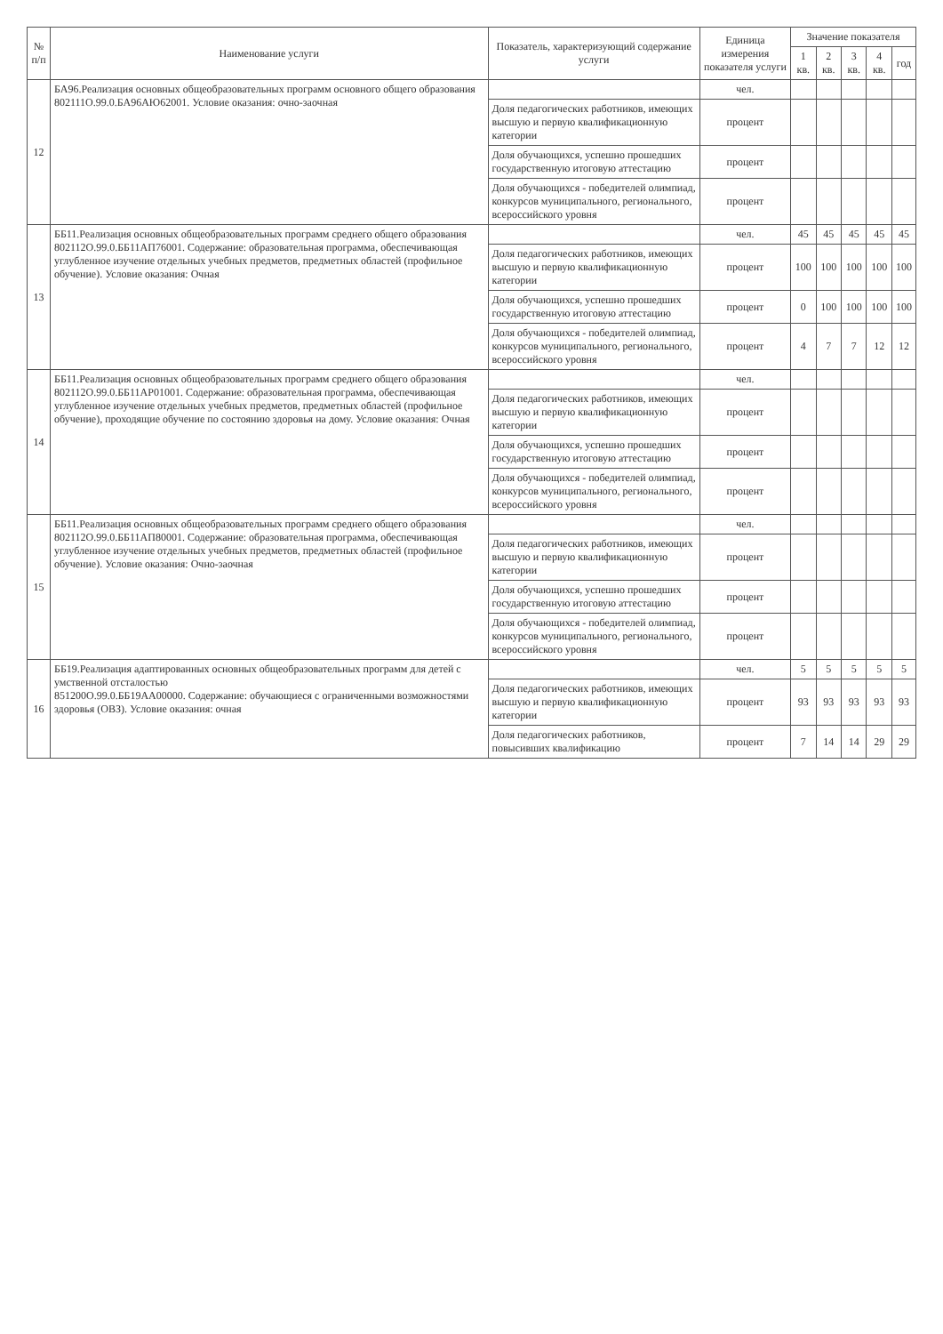| № п/п | Наименование услуги | Показатель, характеризующий содержание услуги | Единица измерения показателя услуги | Значение показателя | | | | |
| --- | --- | --- | --- | --- | --- | --- | --- | --- |
| | | | | 1 кв. | 2 кв. | 3 кв. | 4 кв. | год |
| 12 | БА96.Реализация основных общеобразовательных программ основного общего образования 802111О.99.0.БА96АЮ62001. Условие оказания: очно-заочная | | чел. | | | | | |
| | | Доля педагогических работников, имеющих высшую и первую квалификационную категории | процент | | | | | |
| | | Доля обучающихся, успешно прошедших государственную итоговую аттестацию | процент | | | | | |
| | | Доля обучающихся - победителей олимпиад, конкурсов муниципального, регионального, всероссийского уровня | процент | | | | | |
| 13 | ББ11.Реализация основных общеобразовательных программ среднего общего образования 802112О.99.0.ББ11АП76001. Содержание: образовательная программа, обеспечивающая углубленное изучение отдельных учебных предметов, предметных областей (профильное обучение). Условие оказания: Очная | | чел. | 45 | 45 | 45 | 45 | 45 |
| | | Доля педагогических работников, имеющих высшую и первую квалификационную категории | процент | 100 | 100 | 100 | 100 | 100 |
| | | Доля обучающихся, успешно прошедших государственную итоговую аттестацию | процент | 0 | 100 | 100 | 100 | 100 |
| | | Доля обучающихся - победителей олимпиад, конкурсов муниципального, регионального, всероссийского уровня | процент | 4 | 7 | 7 | 12 | 12 |
| 14 | ББ11.Реализация основных общеобразовательных программ среднего общего образования 802112О.99.0.ББ11АР01001. Содержание: образовательная программа, обеспечивающая углубленное изучение отдельных учебных предметов, предметных областей (профильное обучение), проходящие обучение по состоянию здоровья на дому. Условие оказания: Очная | | чел. | | | | | |
| | | Доля педагогических работников, имеющих высшую и первую квалификационную категории | процент | | | | | |
| | | Доля обучающихся, успешно прошедших государственную итоговую аттестацию | процент | | | | | |
| | | Доля обучающихся - победителей олимпиад, конкурсов муниципального, регионального, всероссийского уровня | процент | | | | | |
| 15 | ББ11.Реализация основных общеобразовательных программ среднего общего образования 802112О.99.0.ББ11АП80001. Содержание: образовательная программа, обеспечивающая углубленное изучение отдельных учебных предметов, предметных областей (профильное обучение). Условие оказания: Очно-заочная | | чел. | | | | | |
| | | Доля педагогических работников, имеющих высшую и первую квалификационную категории | процент | | | | | |
| | | Доля обучающихся, успешно прошедших государственную итоговую аттестацию | процент | | | | | |
| | | Доля обучающихся - победителей олимпиад, конкурсов муниципального, регионального, всероссийского уровня | процент | | | | | |
| 16 | ББ19.Реализация адаптированных основных общеобразовательных программ для детей с умственной отсталостью 851200О.99.0.ББ19АА00000. Содержание: обучающиеся с ограниченными возможностями здоровья (ОВЗ). Условие оказания: очная | | чел. | 5 | 5 | 5 | 5 | 5 |
| | | Доля педагогических работников, имеющих высшую и первую квалификационную категории | процент | 93 | 93 | 93 | 93 | 93 |
| | | Доля педагогических работников, повысивших квалификацию | процент | 7 | 14 | 14 | 29 | 29 |